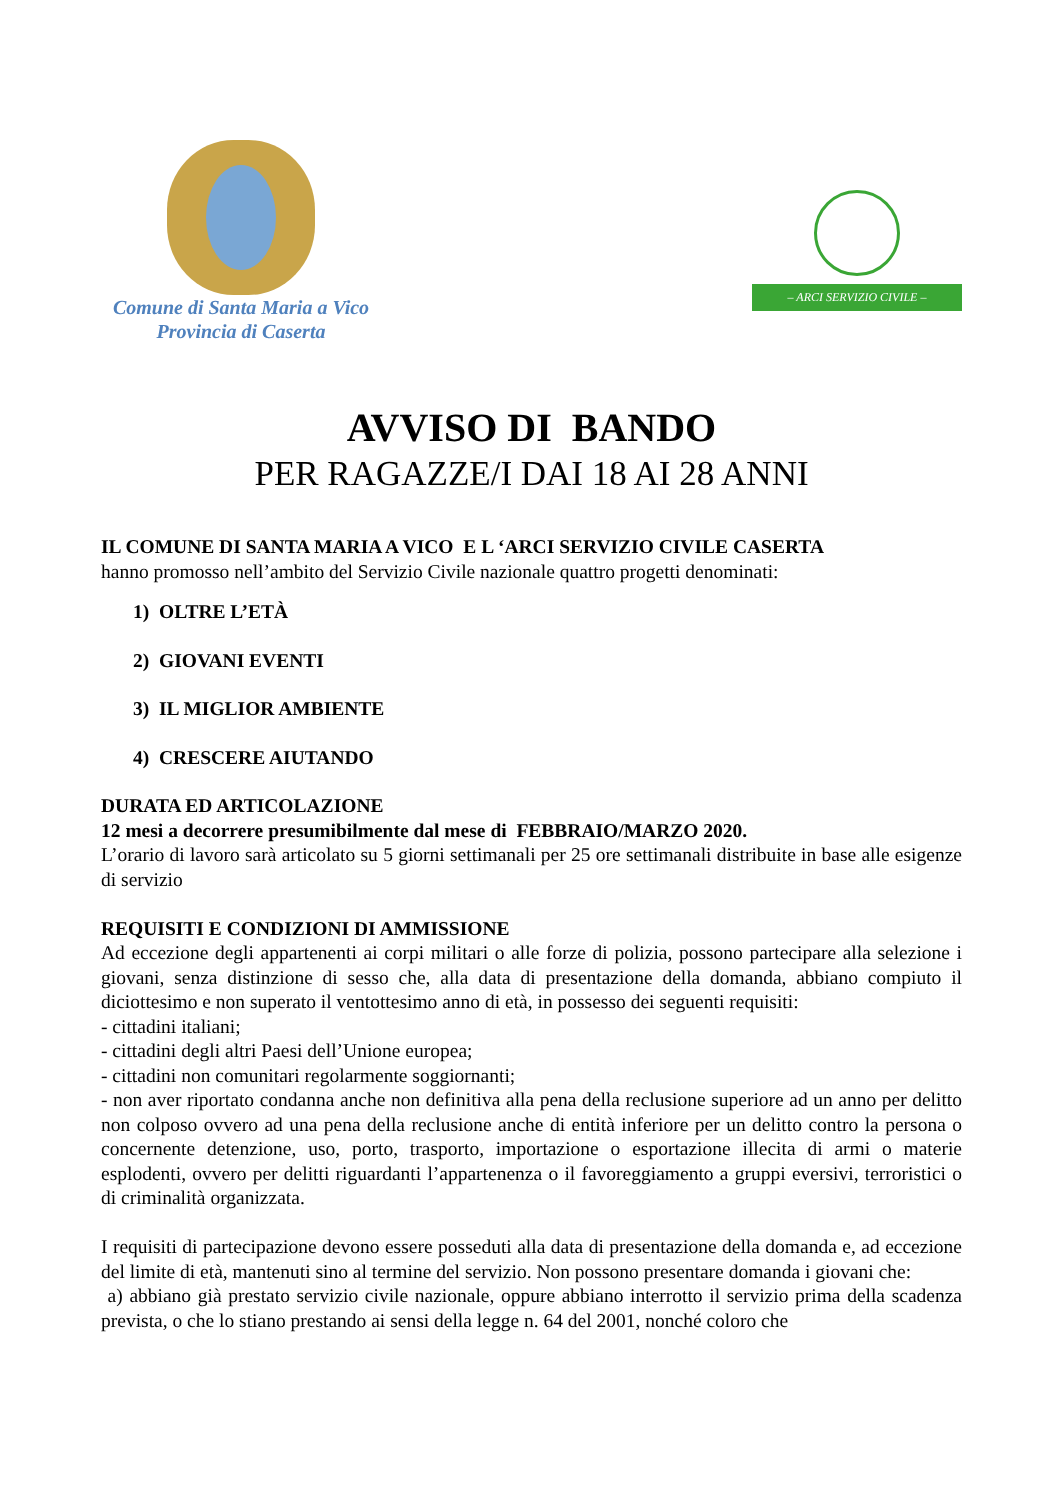Comune di Santa Maria a Vico
Provincia di Caserta
– ARCI SERVIZIO CIVILE –
AVVISO DI BANDO
PER RAGAZZE/I DAI 18 AI 28 ANNI
IL COMUNE DI SANTA MARIA A VICO E L ‘ARCI SERVIZIO CIVILE CASERTA
hanno promosso nell’ambito del Servizio Civile nazionale quattro progetti denominati:
1) OLTRE L’ETÀ
2) GIOVANI EVENTI
3) IL MIGLIOR AMBIENTE
4) CRESCERE AIUTANDO
DURATA ED ARTICOLAZIONE
12 mesi a decorrere presumibilmente dal mese di FEBBRAIO/MARZO 2020.
L’orario di lavoro sarà articolato su 5 giorni settimanali per 25 ore settimanali distribuite in base alle esigenze di servizio
REQUISITI E CONDIZIONI DI AMMISSIONE
Ad eccezione degli appartenenti ai corpi militari o alle forze di polizia, possono partecipare alla selezione i giovani, senza distinzione di sesso che, alla data di presentazione della domanda, abbiano compiuto il diciottesimo e non superato il ventottesimo anno di età, in possesso dei seguenti requisiti:
- cittadini italiani;
- cittadini degli altri Paesi dell’Unione europea;
- cittadini non comunitari regolarmente soggiornanti;
- non aver riportato condanna anche non definitiva alla pena della reclusione superiore ad un anno per delitto non colposo ovvero ad una pena della reclusione anche di entità inferiore per un delitto contro la persona o concernente detenzione, uso, porto, trasporto, importazione o esportazione illecita di armi o materie esplodenti, ovvero per delitti riguardanti l’appartenenza o il favoreggiamento a gruppi eversivi, terroristici o di criminalità organizzata.
I requisiti di partecipazione devono essere posseduti alla data di presentazione della domanda e, ad eccezione del limite di età, mantenuti sino al termine del servizio. Non possono presentare domanda i giovani che:
a) abbiano già prestato servizio civile nazionale, oppure abbiano interrotto il servizio prima della scadenza prevista, o che lo stiano prestando ai sensi della legge n. 64 del 2001, nonché coloro che